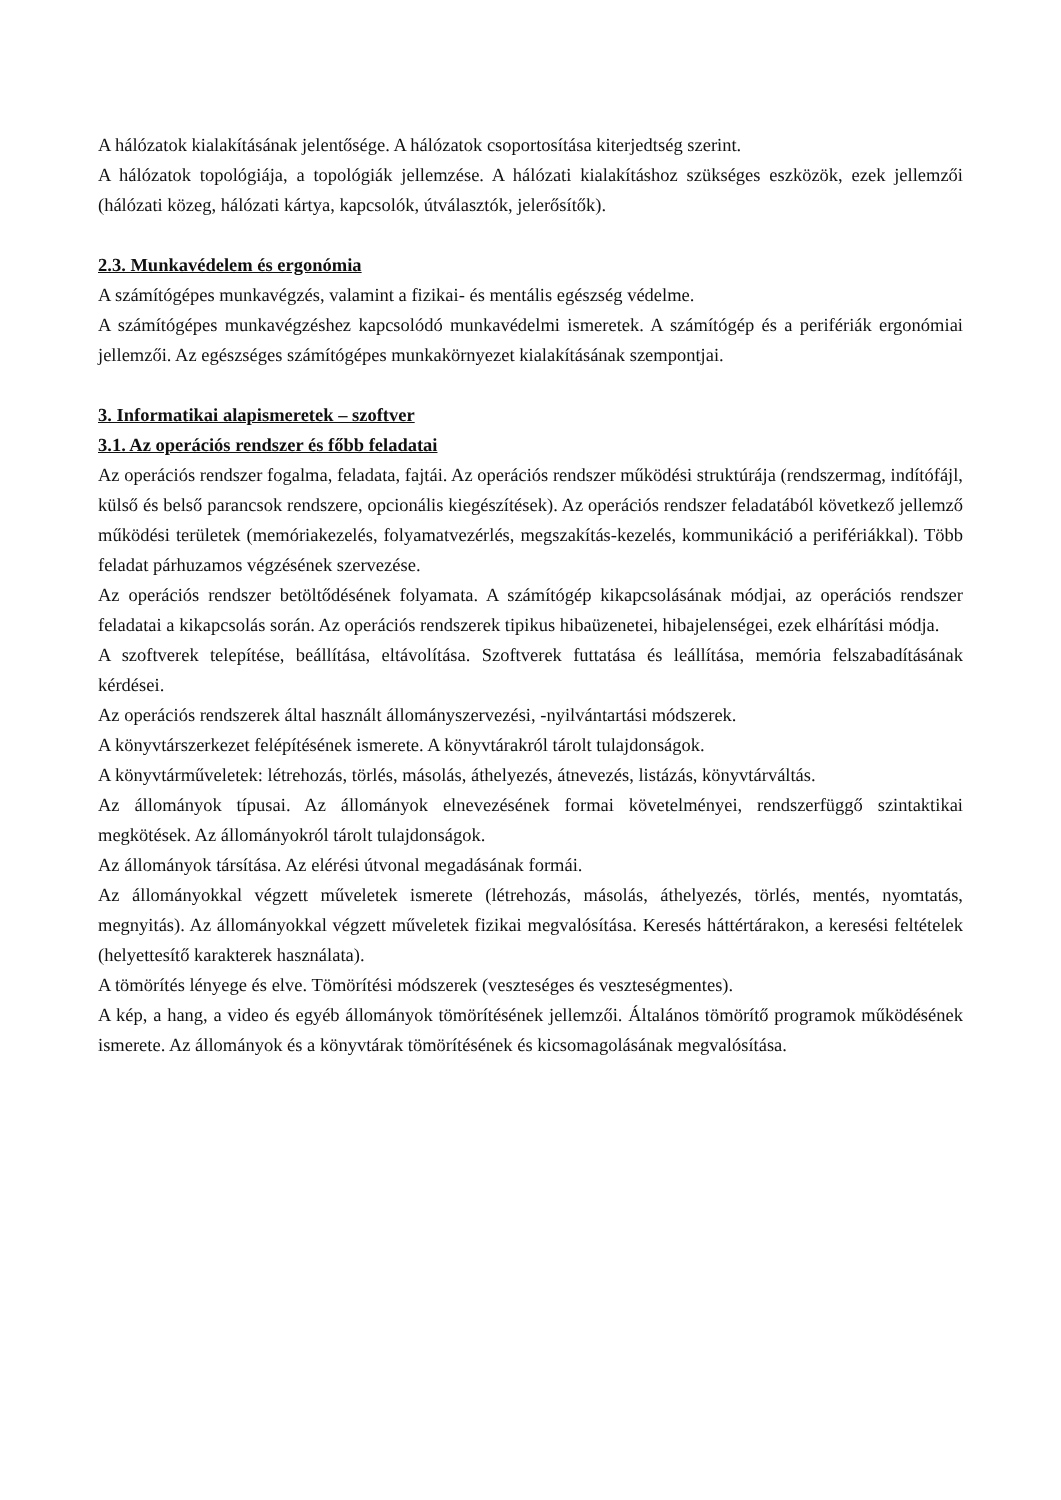A hálózatok kialakításának jelentősége. A hálózatok csoportosítása kiterjedtség szerint.
A hálózatok topológiája, a topológiák jellemzése. A hálózati kialakításhoz szükséges eszközök, ezek jellemzői (hálózati közeg, hálózati kártya, kapcsolók, útválasztók, jelerősítők).
2.3. Munkavédelem és ergonómia
A számítógépes munkavégzés, valamint a fizikai- és mentális egészség védelme.
A számítógépes munkavégzéshez kapcsolódó munkavédelmi ismeretek. A számítógép és a perifériák ergonómiai jellemzői. Az egészséges számítógépes munkakörnyezet kialakításának szempontjai.
3. Informatikai alapismeretek – szoftver
3.1. Az operációs rendszer és főbb feladatai
Az operációs rendszer fogalma, feladata, fajtái. Az operációs rendszer működési struktúrája (rendszermag, indítófájl, külső és belső parancsok rendszere, opcionális kiegészítések). Az operációs rendszer feladatából következő jellemző működési területek (memóriakezelés, folyamatvezérlés, megszakítás-kezelés, kommunikáció a perifériákkal). Több feladat párhuzamos végzésének szervezése.
Az operációs rendszer betöltődésének folyamata. A számítógép kikapcsolásának módjai, az operációs rendszer feladatai a kikapcsolás során. Az operációs rendszerek tipikus hibaüzenetei, hibajelenségei, ezek elhárítási módja.
A szoftverek telepítése, beállítása, eltávolítása. Szoftverek futtatása és leállítása, memória felszabadításának kérdései.
Az operációs rendszerek által használt állományszervezési, -nyilvántartási módszerek.
A könyvtárszerkezet felépítésének ismerete. A könyvtárakról tárolt tulajdonságok.
A könyvtárműveletek: létrehozás, törlés, másolás, áthelyezés, átnevezés, listázás, könyvtárváltás.
Az állományok típusai. Az állományok elnevezésének formai követelményei, rendszerfüggő szintaktikai megkötések. Az állományokról tárolt tulajdonságok.
Az állományok társítása. Az elérési útvonal megadásának formái.
Az állományokkal végzett műveletek ismerete (létrehozás, másolás, áthelyezés, törlés, mentés, nyomtatás, megnyitás). Az állományokkal végzett műveletek fizikai megvalósítása. Keresés háttértárakon, a keresési feltételek (helyettesítő karakterek használata).
A tömörítés lényege és elve. Tömörítési módszerek (veszteséges és veszteségmentes).
A kép, a hang, a video és egyéb állományok tömörítésének jellemzői. Általános tömörítő programok működésének ismerete. Az állományok és a könyvtárak tömörítésének és kicsomagolásának megvalósítása.